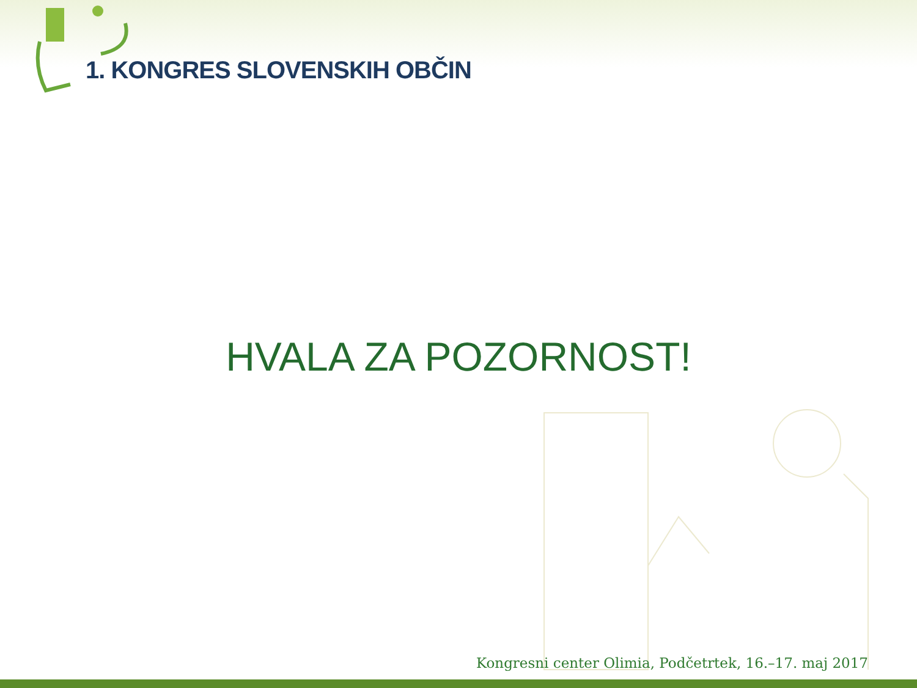1. KONGRES SLOVENSKIH OBČIN
HVALA ZA POZORNOST!
Kongresni center Olimia, Podčetrtek, 16.–17. maj 2017